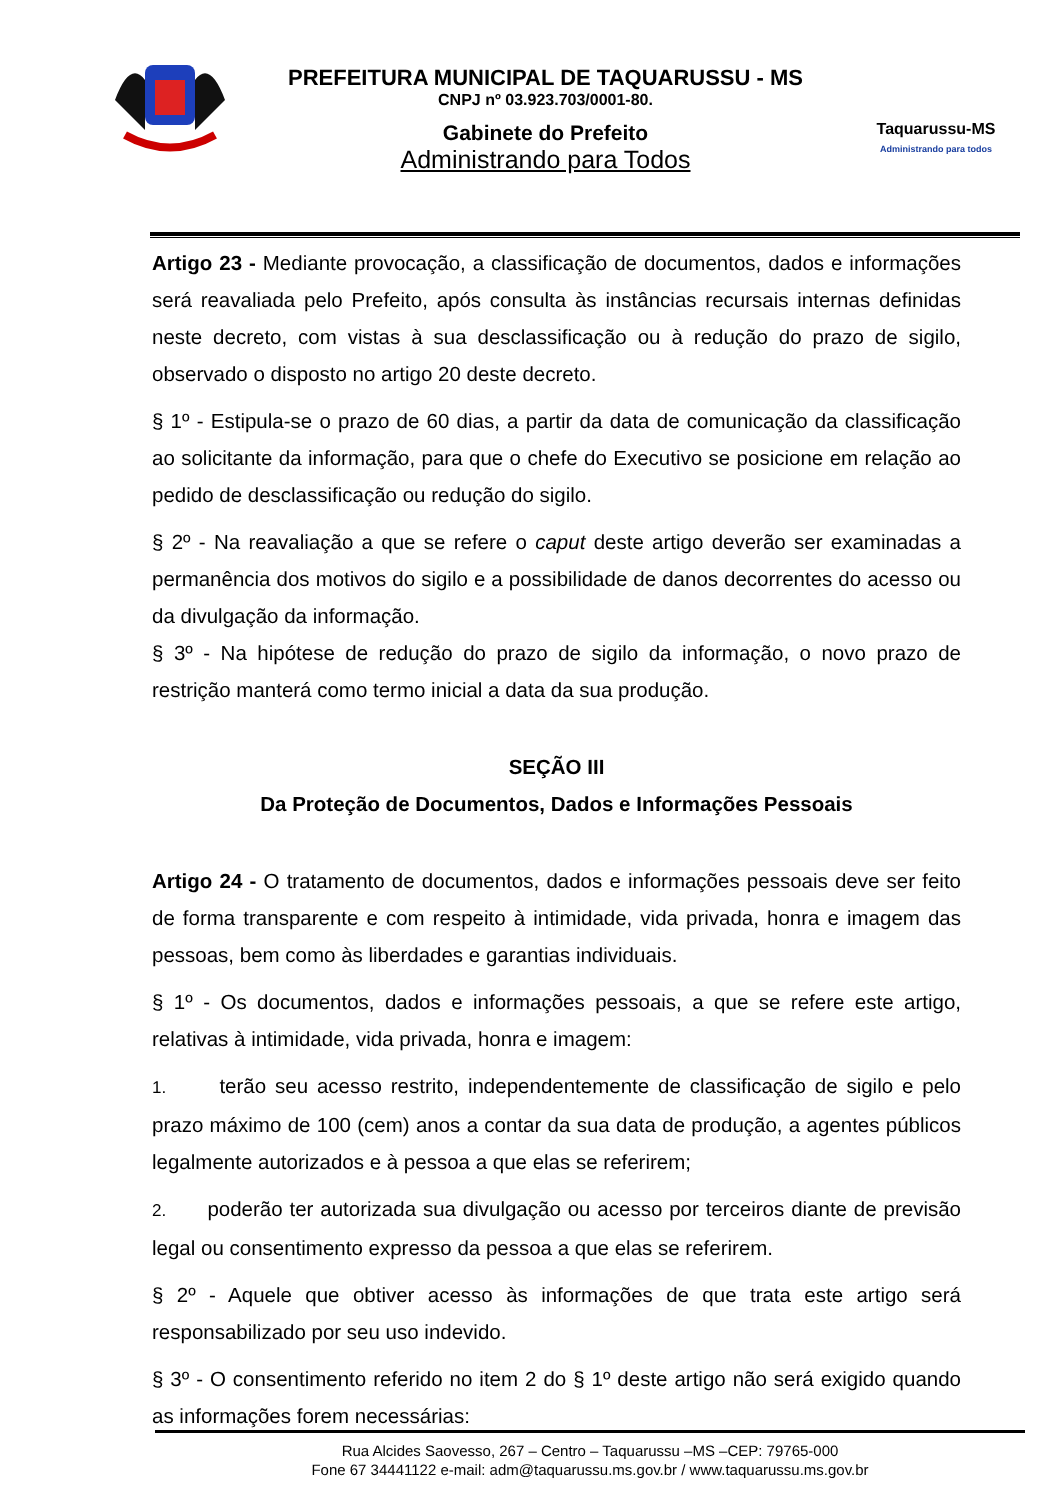PREFEITURA MUNICIPAL DE TAQUARUSSU - MS
CNPJ nº 03.923.703/0001-80.
Gabinete do Prefeito
Administrando para Todos
Taquarussu-MS
Administrando para todos
Artigo 23 - Mediante provocação, a classificação de documentos, dados e informações será reavaliada pelo Prefeito, após consulta às instâncias recursais internas definidas neste decreto, com vistas à sua desclassificação ou à redução do prazo de sigilo, observado o disposto no artigo 20 deste decreto.
§ 1º - Estipula-se o prazo de 60 dias, a partir da data de comunicação da classificação ao solicitante da informação, para que o chefe do Executivo se posicione em relação ao pedido de desclassificação ou redução do sigilo.
§ 2º - Na reavaliação a que se refere o caput deste artigo deverão ser examinadas a permanência dos motivos do sigilo e a possibilidade de danos decorrentes do acesso ou da divulgação da informação.
§ 3º - Na hipótese de redução do prazo de sigilo da informação, o novo prazo de restrição manterá como termo inicial a data da sua produção.
SEÇÃO III
Da Proteção de Documentos, Dados e Informações Pessoais
Artigo 24 - O tratamento de documentos, dados e informações pessoais deve ser feito de forma transparente e com respeito à intimidade, vida privada, honra e imagem das pessoas, bem como às liberdades e garantias individuais.
§ 1º - Os documentos, dados e informações pessoais, a que se refere este artigo, relativas à intimidade, vida privada, honra e imagem:
1. terão seu acesso restrito, independentemente de classificação de sigilo e pelo prazo máximo de 100 (cem) anos a contar da sua data de produção, a agentes públicos legalmente autorizados e à pessoa a que elas se referirem;
2. poderão ter autorizada sua divulgação ou acesso por terceiros diante de previsão legal ou consentimento expresso da pessoa a que elas se referirem.
§ 2º - Aquele que obtiver acesso às informações de que trata este artigo será responsabilizado por seu uso indevido.
§ 3º - O consentimento referido no item 2 do § 1º deste artigo não será exigido quando as informações forem necessárias:
Rua Alcides Saovesso, 267 – Centro – Taquarussu –MS –CEP: 79765-000
Fone 67 34441122 e-mail: adm@taquarussu.ms.gov.br / www.taquarussu.ms.gov.br